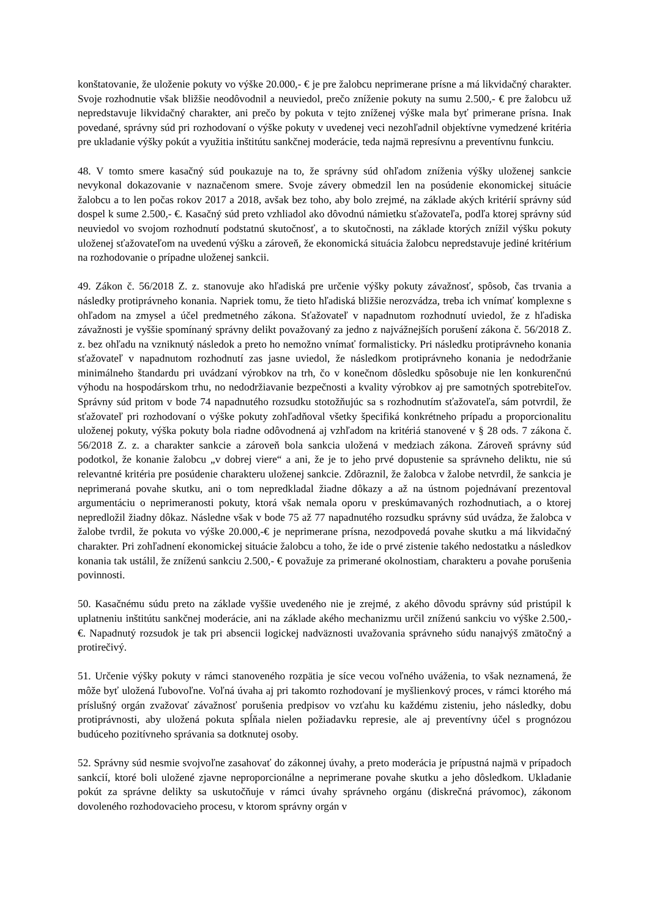konštatovanie, že uloženie pokuty vo výške 20.000,- € je pre žalobcu neprimerane prísne a má likvidačný charakter. Svoje rozhodnutie však bližšie neodôvodnil a neuviedol, prečo zníženie pokuty na sumu 2.500,- € pre žalobcu už nepredstavuje likvidačný charakter, ani prečo by pokuta v tejto zníženej výške mala byť primerane prísna. Inak povedané, správny súd pri rozhodovaní o výške pokuty v uvedenej veci nezohľadnil objektívne vymedzené kritéria pre ukladanie výšky pokút a využitia inštitútu sankčnej moderácie, teda najmä represívnu a preventívnu funkciu.
48. V tomto smere kasačný súd poukazuje na to, že správny súd ohľadom zníženia výšky uloženej sankcie nevykonal dokazovanie v naznačenom smere. Svoje závery obmedzil len na posúdenie ekonomickej situácie žalobcu a to len počas rokov 2017 a 2018, avšak bez toho, aby bolo zrejmé, na základe akých kritérií správny súd dospel k sume 2.500,- €. Kasačný súd preto vzhliadol ako dôvodnú námietku sťažovateľa, podľa ktorej správny súd neuviedol vo svojom rozhodnutí podstatnú skutočnosť, a to skutočnosti, na základe ktorých znížil výšku pokuty uloženej sťažovateľom na uvedenú výšku a zároveň, že ekonomická situácia žalobcu nepredstavuje jediné kritérium na rozhodovanie o prípadne uloženej sankcii.
49. Zákon č. 56/2018 Z. z. stanovuje ako hľadiská pre určenie výšky pokuty závažnosť, spôsob, čas trvania a následky protiprávneho konania. Napriek tomu, že tieto hľadiská bližšie nerozvádza, treba ich vnímať komplexne s ohľadom na zmysel a účel predmetného zákona. Sťažovateľ v napadnutom rozhodnutí uviedol, že z hľadiska závažnosti je vyššie spomínaný správny delikt považovaný za jedno z najvážnejších porušení zákona č. 56/2018 Z. z. bez ohľadu na vzniknutý následok a preto ho nemožno vnímať formalisticky. Pri následku protiprávneho konania sťažovateľ v napadnutom rozhodnutí zas jasne uviedol, že následkom protiprávneho konania je nedodržanie minimálneho štandardu pri uvádzaní výrobkov na trh, čo v konečnom dôsledku spôsobuje nie len konkurenčnú výhodu na hospodárskom trhu, no nedodržiavanie bezpečnosti a kvality výrobkov aj pre samotných spotrebiteľov. Správny súd pritom v bode 74 napadnutého rozsudku stotožňujúc sa s rozhodnutím sťažovateľa, sám potvrdil, že sťažovateľ pri rozhodovaní o výške pokuty zohľadňoval všetky špecifiká konkrétneho prípadu a proporcionalitu uloženej pokuty, výška pokuty bola riadne odôvodnená aj vzhľadom na kritériá stanovené v § 28 ods. 7 zákona č. 56/2018 Z. z. a charakter sankcie a zároveň bola sankcia uložená v medziach zákona. Zároveň správny súd podotkol, že konanie žalobcu „v dobrej viere“ a ani, že je to jeho prvé dopustenie sa správneho deliktu, nie sú relevantné kritéria pre posúdenie charakteru uloženej sankcie. Zdôraznil, že žalobca v žalobe netvrdil, že sankcia je neprimeraná povahe skutku, ani o tom nepredkladal žiadne dôkazy a až na ústnom pojednávaní prezentoval argumentáciu o neprimeranosti pokuty, ktorá však nemala oporu v preskúmavaných rozhodnutiach, a o ktorej nepredložil žiadny dôkaz. Následne však v bode 75 až 77 napadnutého rozsudku správny súd uvádza, že žalobca v žalobe tvrdil, že pokuta vo výške 20.000,-€ je neprimerane prísna, nezodpovedá povahe skutku a má likvidačný charakter. Pri zohľadnení ekonomickej situácie žalobcu a toho, že ide o prvé zistenie takého nedostatku a následkov konania tak ustálil, že zníženú sankciu 2.500,- € považuje za primerané okolnostiam, charakteru a povahe porušenia povinnosti.
50. Kasačnému súdu preto na základe vyššie uvedeného nie je zrejmé, z akého dôvodu správny súd pristúpil k uplatneniu inštitútu sankčnej moderácie, ani na základe akého mechanizmu určil zníženú sankciu vo výške 2.500,- €. Napadnutý rozsudok je tak pri absencii logickej nadväznosti uvažovania správneho súdu nanajvýš zmätočný a protirečivý.
51. Určenie výšky pokuty v rámci stanoveného rozpätia je síce vecou voľného uváženia, to však neznamená, že môže byť uložená ľubovoľne. Voľná úvaha aj pri takomto rozhodovaní je myšlienkový proces, v rámci ktorého má príslušný orgán zvažovať závažnosť porušenia predpisov vo vzťahu ku každému zisteniu, jeho následky, dobu protiprávnosti, aby uložená pokuta spĺňala nielen požiadavku represie, ale aj preventívny účel s prognózou budúceho pozitívneho správania sa dotknutej osoby.
52. Správny súd nesmie svojvoľne zasahovať do zákonnej úvahy, a preto moderácia je prípustná najmä v prípadoch sankcií, ktoré boli uložené zjavne neproporcionálne a neprimerane povahe skutku a jeho dôsledkom. Ukladanie pokút za správne delikty sa uskutočňuje v rámci úvahy správneho orgánu (diskrečná právomoc), zákonom dovoleného rozhodovacieho procesu, v ktorom správny orgán v